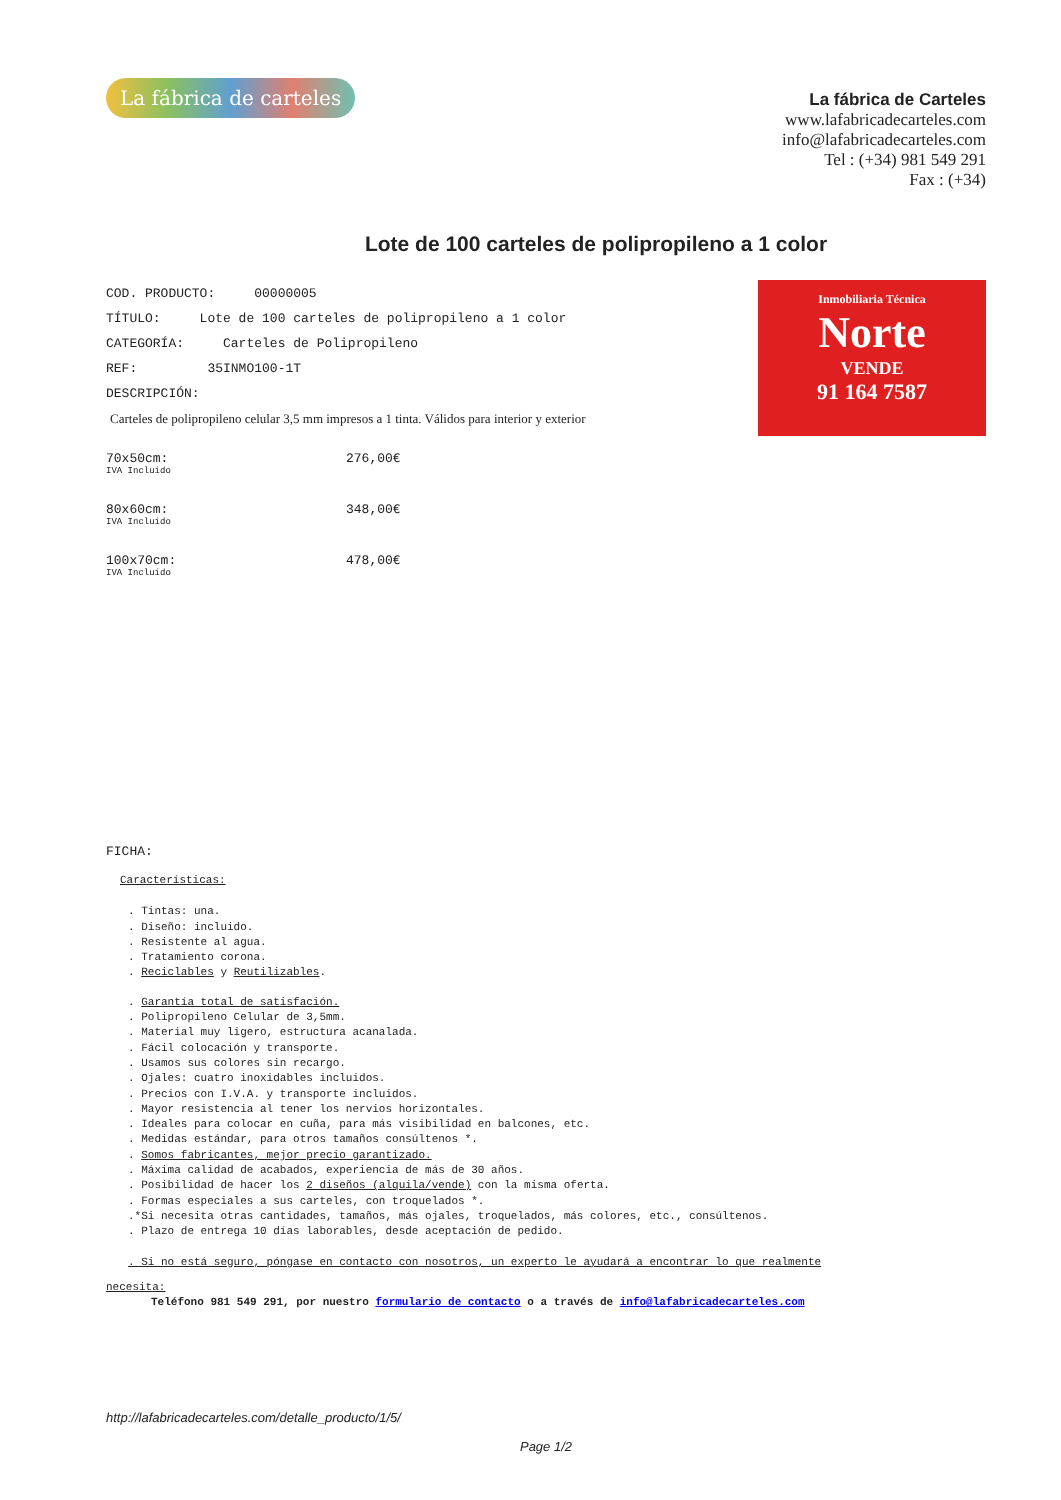La fábrica de carteles
La fábrica de Carteles
www.lafabricadecarteles.com
info@lafabricadecarteles.com
Tel : (+34) 981 549 291
Fax : (+34)
Lote de 100 carteles de polipropileno a 1 color
Inmobiliaria Técnica
Norte
VENDE
91 164 7587
COD. PRODUCTO: 00000005
TÍTULO: Lote de 100 carteles de polipropileno a 1 color
CATEGORÍA: Carteles de Polipropileno
REF: 35INMO100-1T
DESCRIPCIÓN:
Carteles de polipropileno celular 3,5 mm impresos a 1 tinta. Válidos para interior y exterior
70x50cm: 276,00€
IVA Incluido
80x60cm: 348,00€
IVA Incluido
100x70cm: 478,00€
IVA Incluido
FICHA:
Características:
. Tintas: una.
. Diseño: incluido.
. Resistente al agua.
. Tratamiento corona.
. Reciclables y Reutilizables.
. Garantía total de satisfación.
. Polipropileno Celular de 3,5mm.
. Material muy ligero, estructura acanalada.
. Fácil colocación y transporte.
. Usamos sus colores sin recargo.
. Ojales: cuatro inoxidables incluidos.
. Precios con I.V.A. y transporte incluidos.
. Mayor resistencia al tener los nervios horizontales.
. Ideales para colocar en cuña, para más visibilidad en balcones, etc.
. Medidas estándar, para otros tamaños consúltenos *.
. Somos fabricantes, mejor precio garantizado.
. Máxima calidad de acabados, experiencia de más de 30 años.
. Posibilidad de hacer los 2 diseños (alquila/vende) con la misma oferta.
. Formas especiales a sus carteles, con troquelados *.
.*Si necesita otras cantidades, tamaños, más ojales, troquelados, más colores, etc., consúltenos.
. Plazo de entrega 10 días laborables, desde aceptación de pedido.
. Si no está seguro, póngase en contacto con nosotros, un experto le ayudará a encontrar lo que realmente
necesita:
Teléfono 981 549 291, por nuestro formulario de contacto o a través de info@lafabricadecarteles.com
http://lafabricadecarteles.com/detalle_producto/1/5/
Page 1/2